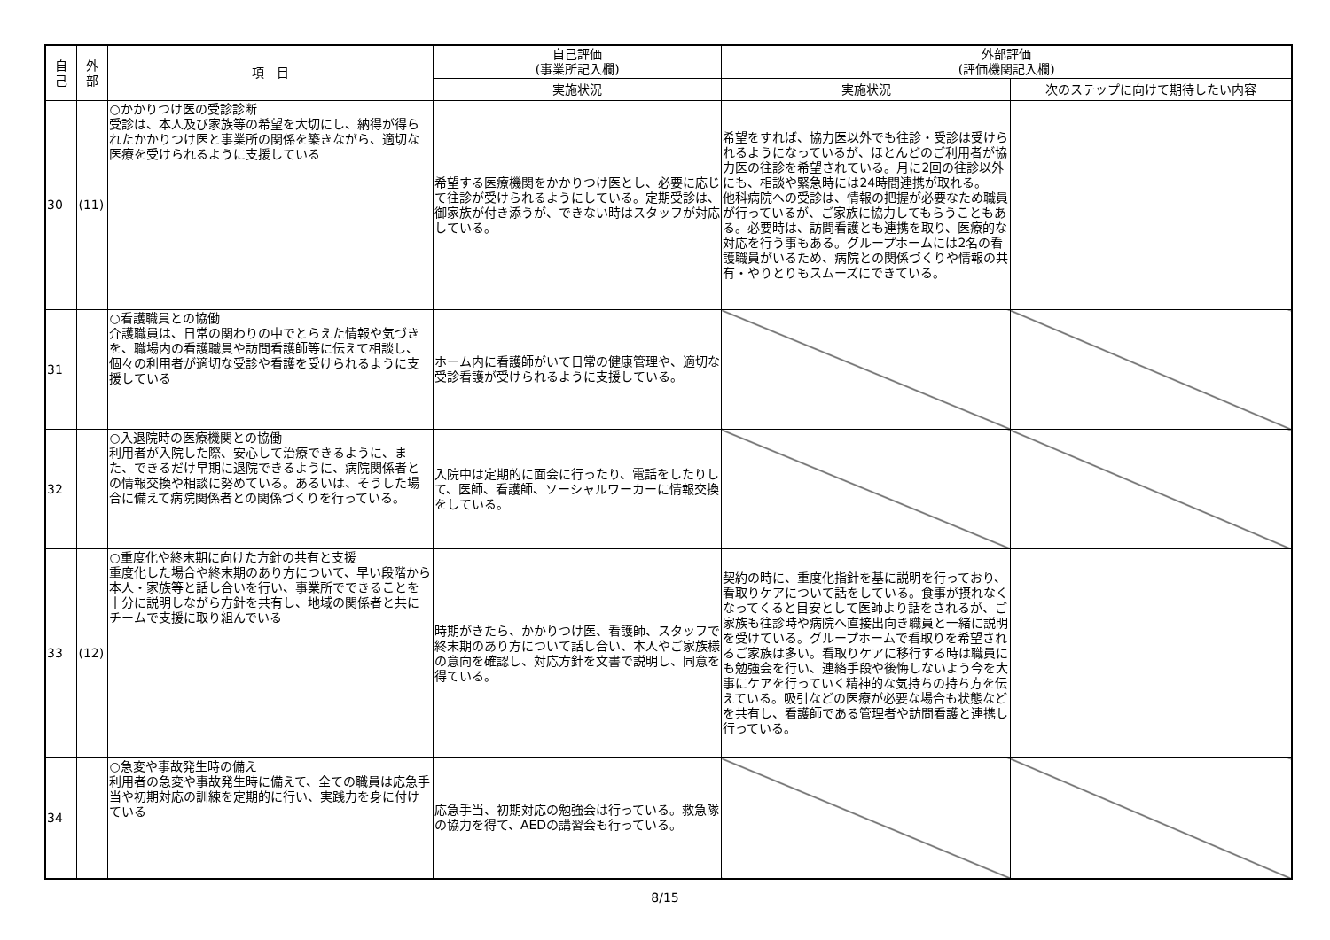| 自 己 | 外 部 | 項 目 | 自己評価 (事業所記入欄) | 外部評価 (評価機関記入欄) | |
| --- | --- | --- | --- | --- | --- |
| | | | 実施状況 | 実施状況 | 次のステップに向けて期待したい内容 |
| 30 | (11) | ○かかりつけ医の受診診断 受診は、本人及び家族等の希望を大切にし、納得が得られたかかりつけ医と事業所の関係を築きながら、適切な医療を受けられるように支援している | 希望する医療機関をかかりつけ医とし、必要に応じて往診が受けられるようにしている。定期受診は、御家族が付き添うが、できない時はスタッフが対応している。 | 希望をすれば、協力医以外でも往診・受診は受けられるようになっているが、ほとんどのご利用者が協力医の往診を希望されている。月に2回の往診以外にも、相談や緊急時には24時間連携が取れる。 他科病院への受診は、情報の把握が必要なため職員が行っているが、ご家族に協力してもらうこともある。必要時は、訪問看護とも連携を取り、医療的な対応を行う事もある。グループホームには2名の看護職員がいるため、病院との関係づくりや情報の共有・やりとりもスムーズにできている。 | |
| 31 | | ○看護職員との協働 介護職員は、日常の関わりの中でとらえた情報や気づきを、職場内の看護職員や訪問看護師等に伝えて相談し、個々の利用者が適切な受診や看護を受けられるように支援している | ホーム内に看護師がいて日常の健康管理や、適切な受診看護が受けられるように支援している。 | | |
| 32 | | ○入退院時の医療機関との協働 利用者が入院した際、安心して治療できるように、また、できるだけ早期に退院できるように、病院関係者との情報交換や相談に努めている。あるいは、そうした場合に備えて病院関係者との関係づくりを行っている。 | 入院中は定期的に面会に行ったり、電話をしたりして、医師、看護師、ソーシャルワーカーに情報交換をしている。 | | |
| 33 | (12) | ○重度化や終末期に向けた方針の共有と支援 重度化した場合や終末期のあり方について、早い段階から本人・家族等と話し合いを行い、事業所でできることを十分に説明しながら方針を共有し、地域の関係者と共にチームで支援に取り組んでいる | 時期がきたら、かかりつけ医、看護師、スタッフで終末期のあり方について話し合い、本人やご家族様の意向を確認し、対応方針を文書で説明し、同意を得ている。 | 契約の時に、重度化指針を基に説明を行っており、看取りケアについて話をしている。食事が摂れなくなってくると目安として医師より話をされるが、ご家族も往診時や病院へ直接出向き職員と一緒に説明を受けている。グループホームで看取りを希望されるご家族は多い。看取りケアに移行する時は職員にも勉強会を行い、連絡手段や後悔しないよう今を大事にケアを行っていく精神的な気持ちの持ち方を伝えている。吸引などの医療が必要な場合も状態などを共有し、看護師である管理者や訪問看護と連携し行っている。 | |
| 34 | | ○急変や事故発生時の備え 利用者の急変や事故発生時に備えて、全ての職員は応急手当や初期対応の訓練を定期的に行い、実践力を身に付けている | 応急手当、初期対応の勉強会は行っている。救急隊の協力を得て、AEDの講習会も行っている。 | | |
8/15